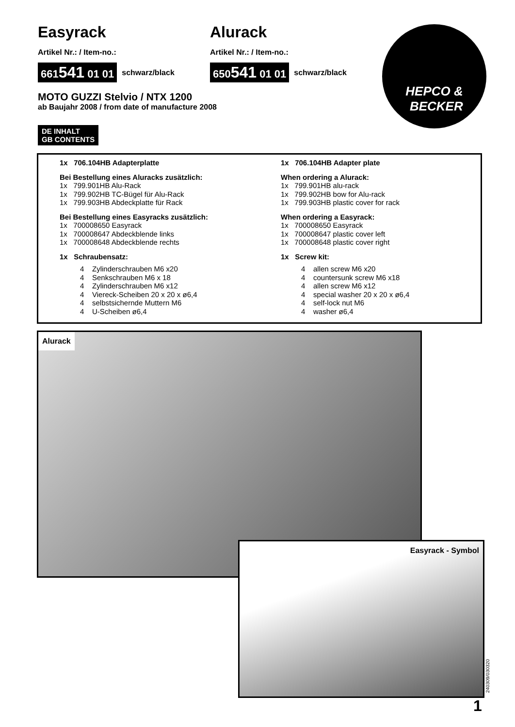Easyrack
Artikel Nr.: / Item-no.:
661541 01 01 schwarz/black
Alurack
Artikel Nr.: / Item-no.:
650541 01 01 schwarz/black
HEPCO &
BECKER
MOTO GUZZI Stelvio / NTX 1200
ab Baujahr 2008 / from date of manufacture 2008
DE INHALT
GB CONTENTS
1x 706.104HB Adapterplatte
Bei Bestellung eines Aluracks zusätzlich:
1x 799.901HB Alu-Rack
1x 799.902HB TC-Bügel für Alu-Rack
1x 799.903HB Abdeckplatte für Rack
Bei Bestellung eines Easyracks zusätzlich:
1x 700008650 Easyrack
1x 700008647 Abdeckblende links
1x 700008648 Abdeckblende rechts
1x Schraubensatz:
4 Zylinderschrauben M6 x20
4 Senkschrauben M6 x 18
4 Zylinderschrauben M6 x12
4 Viereck-Scheiben 20 x 20 x ø6,4
4 selbstsichernde Muttern M6
4 U-Scheiben ø6,4
1x 706.104HB Adapter plate
When ordering a Alurack:
1x 799.901HB alu-rack
1x 799.902HB bow for Alu-rack
1x 799.903HB plastic cover for rack
When ordering a Easyrack:
1x 700008650 Easyrack
1x 700008647 plastic cover left
1x 700008648 plastic cover right
1x Screw kit:
4 allen screw M6 x20
4 countersunk screw M6 x18
4 allen screw M6 x12
4 special washer 20 x 20 x ø6,4
4 self-lock nut M6
4 washer ø6,4
Alurack
Easyrack - Symbol
240309/030320
1